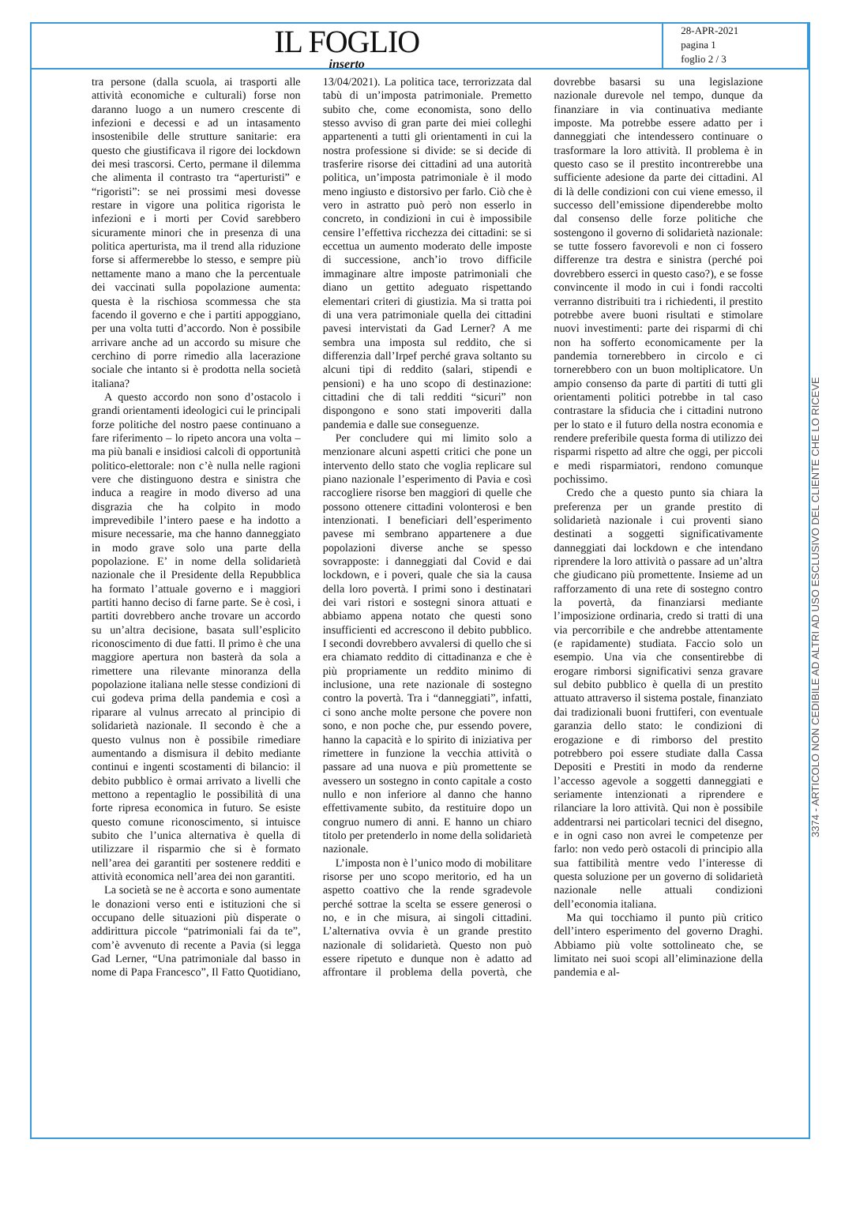IL FOGLIO
inserto
28-APR-2021
pagina 1
foglio 2 / 3
tra persone (dalla scuola, ai trasporti alle attività economiche e culturali) forse non daranno luogo a un numero crescente di infezioni e decessi e ad un intasamento insostenibile delle strutture sanitarie: era questo che giustificava il rigore dei lockdown dei mesi trascorsi. Certo, permane il dilemma che alimenta il contrasto tra “aperturisti” e “rigoristi”: se nei prossimi mesi dovesse restare in vigore una politica rigorista le infezioni e i morti per Covid sarebbero sicuramente minori che in presenza di una politica aperturista, ma il trend alla riduzione forse si affermerebbe lo stesso, e sempre più nettamente mano a mano che la percentuale dei vaccinati sulla popolazione aumenta: questa è la rischiosa scommessa che sta facendo il governo e che i partiti appoggiano, per una volta tutti d’accordo. Non è possibile arrivare anche ad un accordo su misure che cerchino di porre rimedio alla lacerazione sociale che intanto si è prodotta nella società italiana?
A questo accordo non sono d’ostacolo i grandi orientamenti ideologici cui le principali forze politiche del nostro paese continuano a fare riferimento – lo ripeto ancora una volta – ma più banali e insidiosi calcoli di opportunità politico-elettorale: non c’è nulla nelle ragioni vere che distinguono destra e sinistra che induca a reagire in modo diverso ad una disgrazia che ha colpito in modo imprevedibile l’intero paese e ha indotto a misure necessarie, ma che hanno danneggiato in modo grave solo una parte della popolazione. E’ in nome della solidarietà nazionale che il Presidente della Repubblica ha formato l’attuale governo e i maggiori partiti hanno deciso di farne parte. Se è così, i partiti dovrebbero anche trovare un accordo su un’altra decisione, basata sull’esplicito riconoscimento di due fatti. Il primo è che una maggiore apertura non basterà da sola a rimettere una rilevante minoranza della popolazione italiana nelle stesse condizioni di cui godeva prima della pandemia e così a riparare al vulnus arrecato al principio di solidarietà nazionale. Il secondo è che a questo vulnus non è possibile rimediare aumentando a dismisura il debito mediante continui e ingenti scostamenti di bilancio: il debito pubblico è ormai arrivato a livelli che mettono a repentaglio le possibilità di una forte ripresa economica in futuro. Se esiste questo comune riconoscimento, si intuisce subito che l’unica alternativa è quella di utilizzare il risparmio che si è formato nell’area dei garantiti per sostenere redditi e attività economica nell’area dei non garantiti.
La società se ne è accorta e sono aumentate le donazioni verso enti e istituzioni che si occupano delle situazioni più disperate o addirittura piccole “patrimoniali fai da te”, com’è avvenuto di recente a Pavia (si legga Gad Lerner, “Una patrimoniale dal basso in nome di Papa Francesco”, Il Fatto Quotidiano, 13/04/2021). La politica tace, terrorizzata dal tabù di un’imposta patrimoniale. Premetto subito che, come economista, sono dello stesso avviso di gran parte dei miei colleghi appartenenti a tutti gli orientamenti in cui la nostra professione si divide: se si decide di trasferire risorse dei cittadini ad una autorità politica, un’imposta patrimoniale è il modo meno ingiusto e distorsivo per farlo. Ciò che è vero in astratto può però non esserlo in concreto, in condizioni in cui è impossibile censire l’effettiva ricchezza dei cittadini: se si eccettua un aumento moderato delle imposte di successione, anch’io trovo difficile immaginare altre imposte patrimoniali che diano un gettito adeguato rispettando elementari criteri di giustizia. Ma si tratta poi di una vera patrimoniale quella dei cittadini pavesi intervistati da Gad Lerner? A me sembra una imposta sul reddito, che si differenzia dall’Irpef perché grava soltanto su alcuni tipi di reddito (salari, stipendi e pensioni) e ha uno scopo di destinazione: cittadini che di tali redditi “sicuri” non dispongono e sono stati impoveriti dalla pandemia e dalle sue conseguenze.
Per concludere qui mi limito solo a menzionare alcuni aspetti critici che pone un intervento dello stato che voglia replicare sul piano nazionale l’esperimento di Pavia e così raccogliere risorse ben maggiori di quelle che possono ottenere cittadini volonterosi e ben intenzionati. I beneficiari dell’esperimento pavese mi sembrano appartenere a due popolazioni diverse anche se spesso sovrapposte: i danneggiati dal Covid e dai lockdown, e i poveri, quale che sia la causa della loro povertà. I primi sono i destinatari dei vari ristori e sostegni sinora attuati e abbiamo appena notato che questi sono insufficienti ed accrescono il debito pubblico. I secondi dovrebbero avvalersi di quello che si era chiamato reddito di cittadinanza e che è più propriamente un reddito minimo di inclusione, una rete nazionale di sostegno contro la povertà. Tra i “danneggiati”, infatti, ci sono anche molte persone che povere non sono, e non poche che, pur essendo povere, hanno la capacità e lo spirito di iniziativa per rimettere in funzione la vecchia attività o passare ad una nuova e più promettente se avessero un sostegno in conto capitale a costo nullo e non inferiore al danno che hanno effettivamente subito, da restituire dopo un congruo numero di anni. E hanno un chiaro titolo per pretenderlo in nome della solidarietà nazionale.
L’imposta non è l’unico modo di mobilitare risorse per uno scopo meritorio, ed ha un aspetto coattivo che la rende sgradevole perché sottrae la scelta se essere generosi o no, e in che misura, ai singoli cittadini. L’alternativa ovvia è un grande prestito nazionale di solidarietà. Questo non può essere ripetuto e dunque non è adatto ad affrontare il problema della povertà, che dovrebbe basarsi su una legislazione nazionale durevole nel tempo, dunque da finanziare in via continuativa mediante imposte. Ma potrebbe essere adatto per i danneggiati che intendessero continuare o trasformare la loro attività. Il problema è in questo caso se il prestito incontrerebbe una sufficiente adesione da parte dei cittadini. Al di là delle condizioni con cui viene emesso, il successo dell’emissione dipenderebbe molto dal consenso delle forze politiche che sostengono il governo di solidarietà nazionale: se tutte fossero favorevoli e non ci fossero differenze tra destra e sinistra (perché poi dovrebbero esserci in questo caso?), e se fosse convincente il modo in cui i fondi raccolti verranno distribuiti tra i richiedenti, il prestito potrebbe avere buoni risultati e stimolare nuovi investimenti: parte dei risparmi di chi non ha sofferto economicamente per la pandemia tornerebbero in circolo e ci tornerebbero con un buon moltiplicatore. Un ampio consenso da parte di partiti di tutti gli orientamenti politici potrebbe in tal caso contrastare la sfiducia che i cittadini nutrono per lo stato e il futuro della nostra economia e rendere preferibile questa forma di utilizzo dei risparmi rispetto ad altre che oggi, per piccoli e medi risparmiatori, rendono comunque pochissimo.
Credo che a questo punto sia chiara la preferenza per un grande prestito di solidarietà nazionale i cui proventi siano destinati a soggetti significativamente danneggiati dai lockdown e che intendano riprendere la loro attività o passare ad un’altra che giudicano più promettente. Insieme ad un rafforzamento di una rete di sostegno contro la povertà, da finanziarsi mediante l’imposizione ordinaria, credo si tratti di una via percorribile e che andrebbe attentamente (e rapidamente) studiata. Faccio solo un esempio. Una via che consentirebbe di erogare rimborsi significativi senza gravare sul debito pubblico è quella di un prestito attuato attraverso il sistema postale, finanziato dai tradizionali buoni fruttiferi, con eventuale garanzia dello stato: le condizioni di erogazione e di rimborso del prestito potrebbero poi essere studiate dalla Cassa Depositi e Prestiti in modo da renderne l’accesso agevole a soggetti danneggiati e seriamente intenzionati a riprendere e rilanciare la loro attività. Qui non è possibile addentrarsi nei particolari tecnici del disegno, e in ogni caso non avrei le competenze per farlo: non vedo però ostacoli di principio alla sua fattibilità mentre vedo l’interesse di questa soluzione per un governo di solidarietà nazionale nelle attuali condizioni dell’economia italiana.
Ma qui tocchiamo il punto più critico dell’intero esperimento del governo Draghi. Abbiamo più volte sottolineato che, se limitato nei suoi scopi all’eliminazione della pandemia e al-
3374 - ARTICOLO NON CEDIBILE AD ALTRI AD USO ESCLUSIVO DEL CLIENTE CHE LO RICEVE